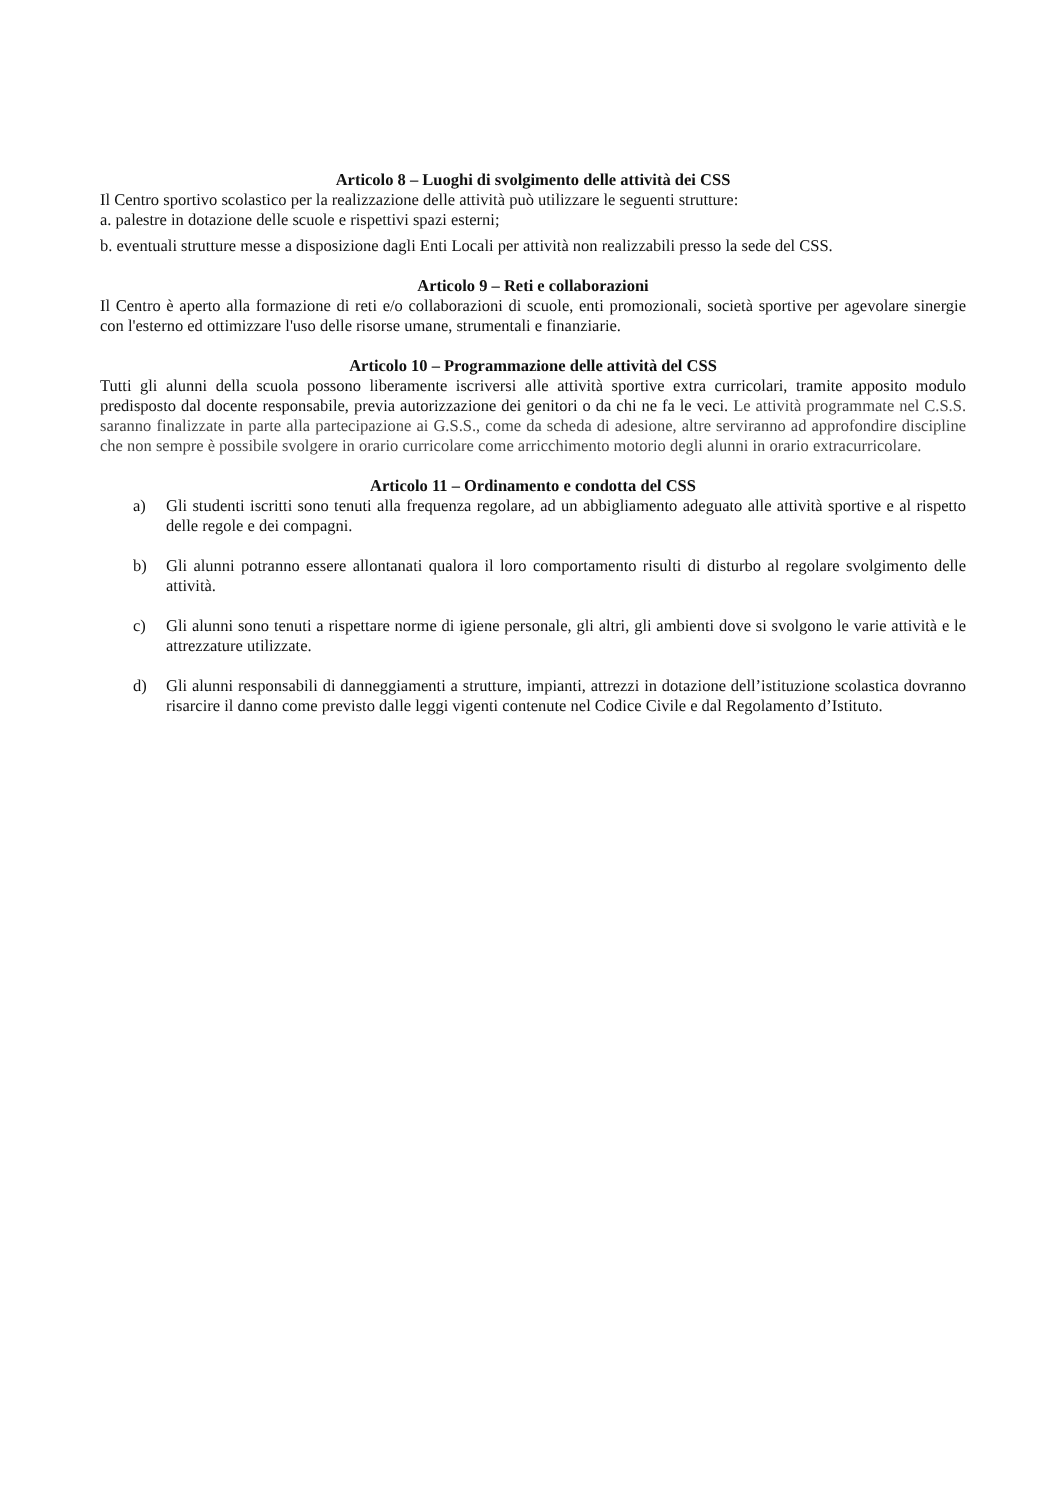Articolo 8 – Luoghi di svolgimento delle attività dei CSS
Il Centro sportivo scolastico per la realizzazione delle attività può utilizzare le seguenti strutture:
a. palestre in dotazione delle scuole e rispettivi spazi esterni;
b. eventuali strutture messe a disposizione dagli Enti Locali per attività non realizzabili presso la sede del CSS.
Articolo 9 – Reti e collaborazioni
Il Centro è aperto alla formazione di reti e/o collaborazioni di scuole, enti promozionali, società sportive per agevolare sinergie con l'esterno ed ottimizzare l'uso delle risorse umane, strumentali e finanziarie.
Articolo 10 – Programmazione delle attività del CSS
Tutti gli alunni della scuola possono liberamente iscriversi alle attività sportive extra curricolari, tramite apposito modulo predisposto dal docente responsabile, previa autorizzazione dei genitori o da chi ne fa le veci. Le attività programmate nel C.S.S. saranno finalizzate in parte alla partecipazione ai G.S.S., come da scheda di adesione, altre serviranno ad approfondire discipline che non sempre è possibile svolgere in orario curricolare come arricchimento motorio degli alunni in orario extracurricolare.
Articolo 11 – Ordinamento e condotta del CSS
a) Gli studenti iscritti sono tenuti alla frequenza regolare, ad un abbigliamento adeguato alle attività sportive e al rispetto delle regole e dei compagni.
b) Gli alunni potranno essere allontanati qualora il loro comportamento risulti di disturbo al regolare svolgimento delle attività.
c) Gli alunni sono tenuti a rispettare norme di igiene personale, gli altri, gli ambienti dove si svolgono le varie attività e le attrezzature utilizzate.
d) Gli alunni responsabili di danneggiamenti a strutture, impianti, attrezzi in dotazione dell’istituzione scolastica dovranno risarcire il danno come previsto dalle leggi vigenti contenute nel Codice Civile e dal Regolamento d’Istituto.